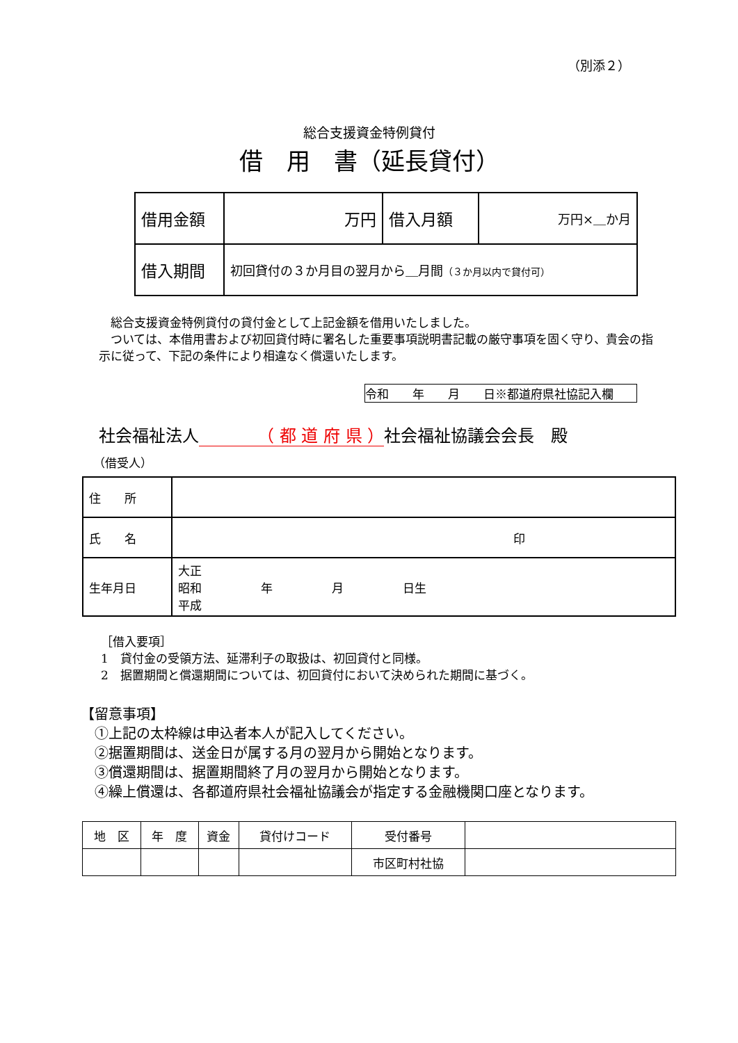（別添２）
総合支援資金特例貸付
借　用　書（延長貸付）
| 借用金額 | 万円 | 借入月額 | 万円×＿か月 |
| 借入期間 | 初回貸付の３か月目の翌月から＿月間 （３か月以内で貸付可） | | |
　総合支援資金特例貸付の貸付金として上記金額を借用いたしました。
　ついては、本借用書および初回貸付時に署名した重要事項説明書記載の厳守事項を固く守り、貴会の指示に従って、下記の条件により相違なく償還いたします。
令和　　年　　月　　日※都道府県社協記入欄
社会福祉法人　　　　（ 都 道 府 県 ）社会福祉協議会会長　殿
（借受人）
| 住 所 | |
| 氏 名 | 印 |
| 生年月日 | 大正 昭和 年 月 日生 平成 |
［借入要項］
1　貸付金の受領方法、延滞利子の取扱は、初回貸付と同様。
2　据置期間と償還期間については、初回貸付において決められた期間に基づく。
【留意事項】
　①上記の太枠線は申込者本人が記入してください。
　②据置期間は、送金日が属する月の翌月から開始となります。
　③償還期間は、据置期間終了月の翌月から開始となります。
　④繰上償還は、各都道府県社会福祉協議会が指定する金融機関口座となります。
| 地 区 | 年 度 | 資金 | 貸付けコード | 受付番号 | |
| | | | | 市区町村社協 | |